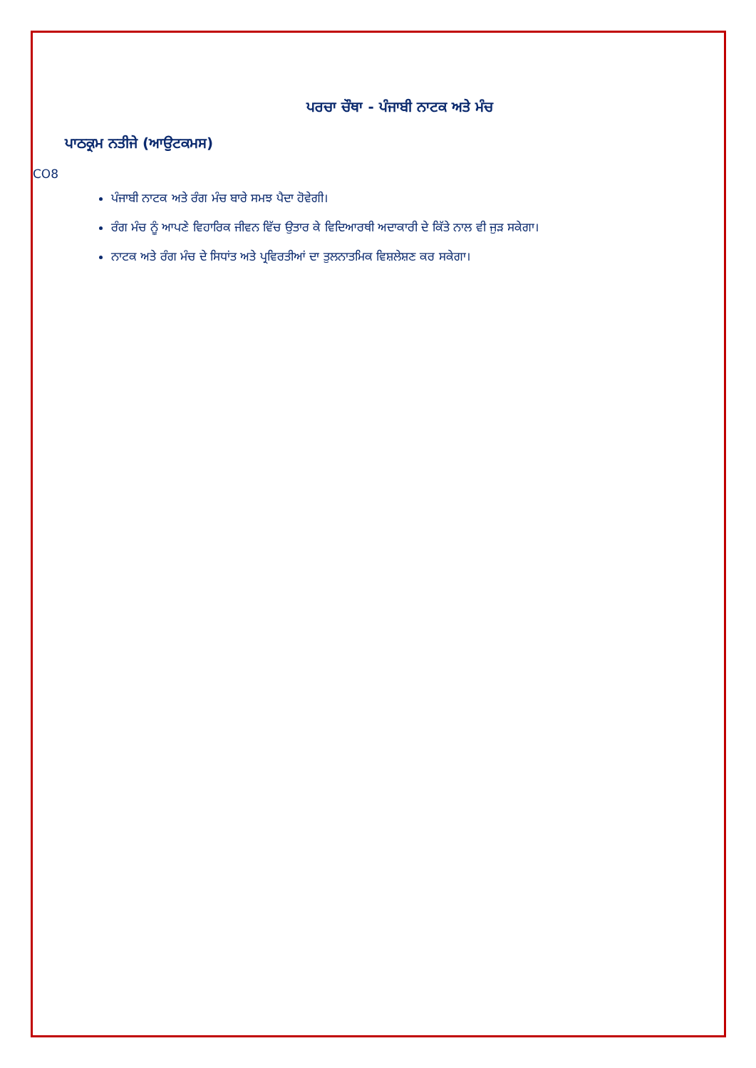ਪਰਚਾ ਚੌਥਾ - ਪੰਜਾਬੀ ਨਾਟਕ ਅਤੇ ਮੰਚ
ਪਾਠਕ੍ਰਮ ਨਤੀਜੇ (ਆਉਟਕਮਸ)
CO8
ਪੰਜਾਬੀ ਨਾਟਕ ਅਤੇ ਰੰਗ ਮੰਚ ਬਾਰੇ ਸਮਝ ਪੈਦਾ ਹੋਵੇਗੀ।
ਰੰਗ ਮੰਚ ਨੂੰ ਆਪਣੇ ਵਿਹਾਰਿਕ ਜੀਵਨ ਵਿੱਚ ਉਤਾਰ ਕੇ ਵਿਦਿਆਰਥੀ ਅਦਾਕਾਰੀ ਦੇ ਕਿੱਤੇ ਨਾਲ ਵੀ ਜੁੜ ਸਕੇਗਾ।
ਨਾਟਕ ਅਤੇ ਰੰਗ ਮੰਚ ਦੇ ਸਿਧਾਂਤ ਅਤੇ ਪ੍ਰਵਿਰਤੀਆਂ ਦਾ ਤੁਲਨਾਤਮਿਕ ਵਿਸ਼ਲੇਸ਼ਣ ਕਰ ਸਕੇਗਾ।